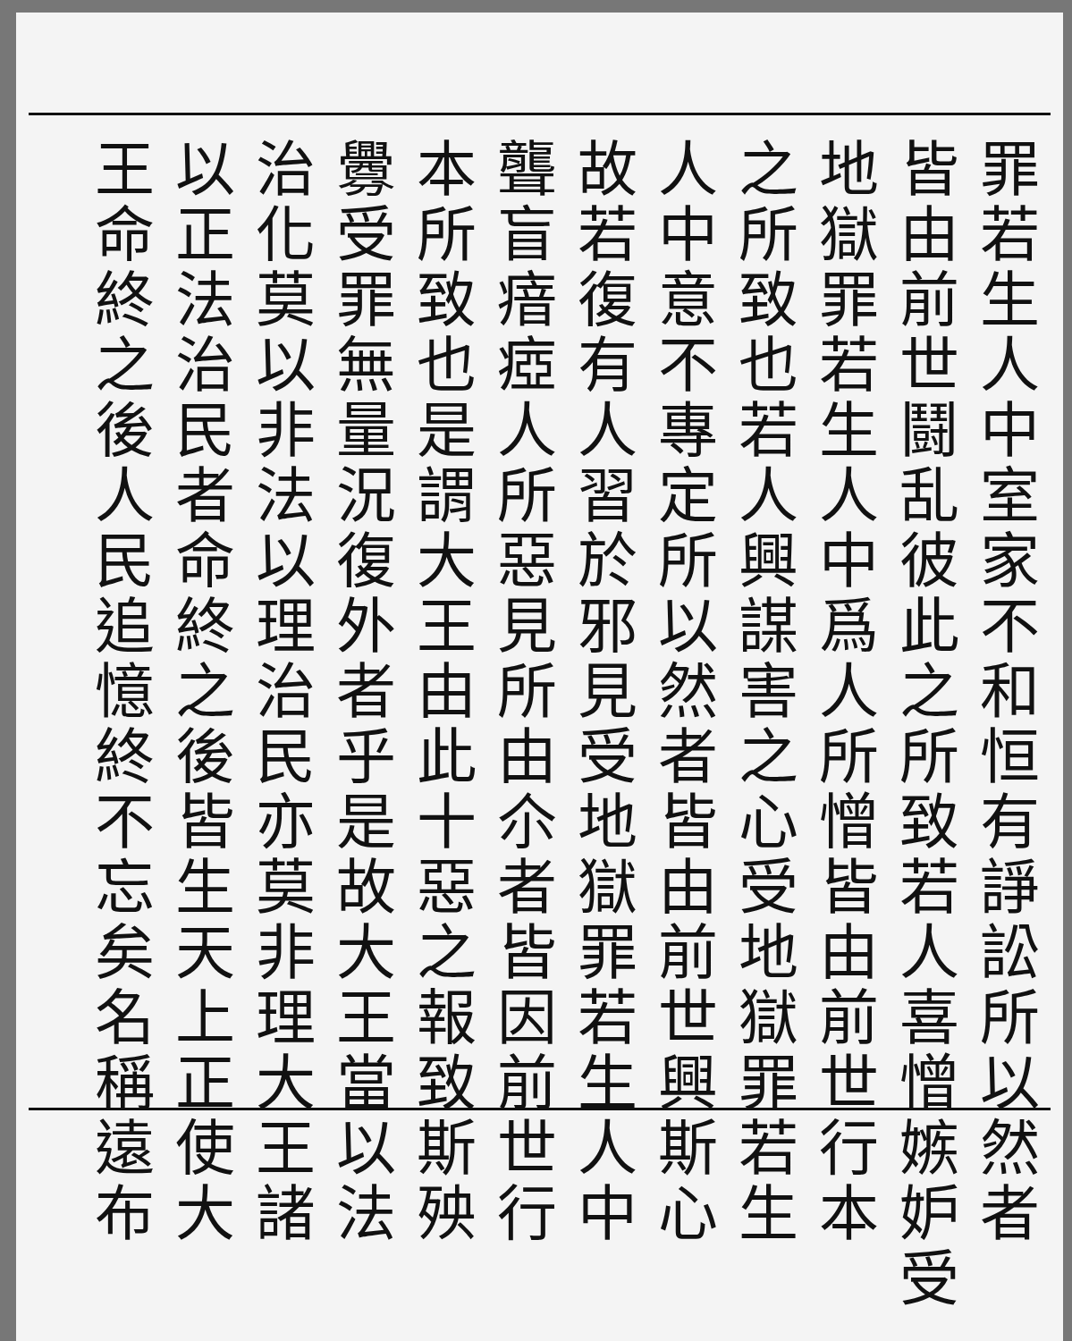罪若生人中室家不和恒有諍訟所以然者
皆由前世鬪乱彼此之所致若人喜憎嫉妒受
地獄罪若生人中爲人所憎皆由前世行本
之所致也若人興謀害之心受地獄罪若生
人中意不專定所以然者皆由前世興斯心
故若復有人習於邪見受地獄罪若生人中
聾盲瘖瘂人所惡見所由尒者皆因前世行
本所致也是謂大王由此十惡之報致斯殃
釁受罪無量況復外者乎是故大王當以法
治化莫以非法以理治民亦莫非理大王諸
以正法治民者命終之後皆生天上正使大
王命終之後人民追憶終不忘矣名稱遠布